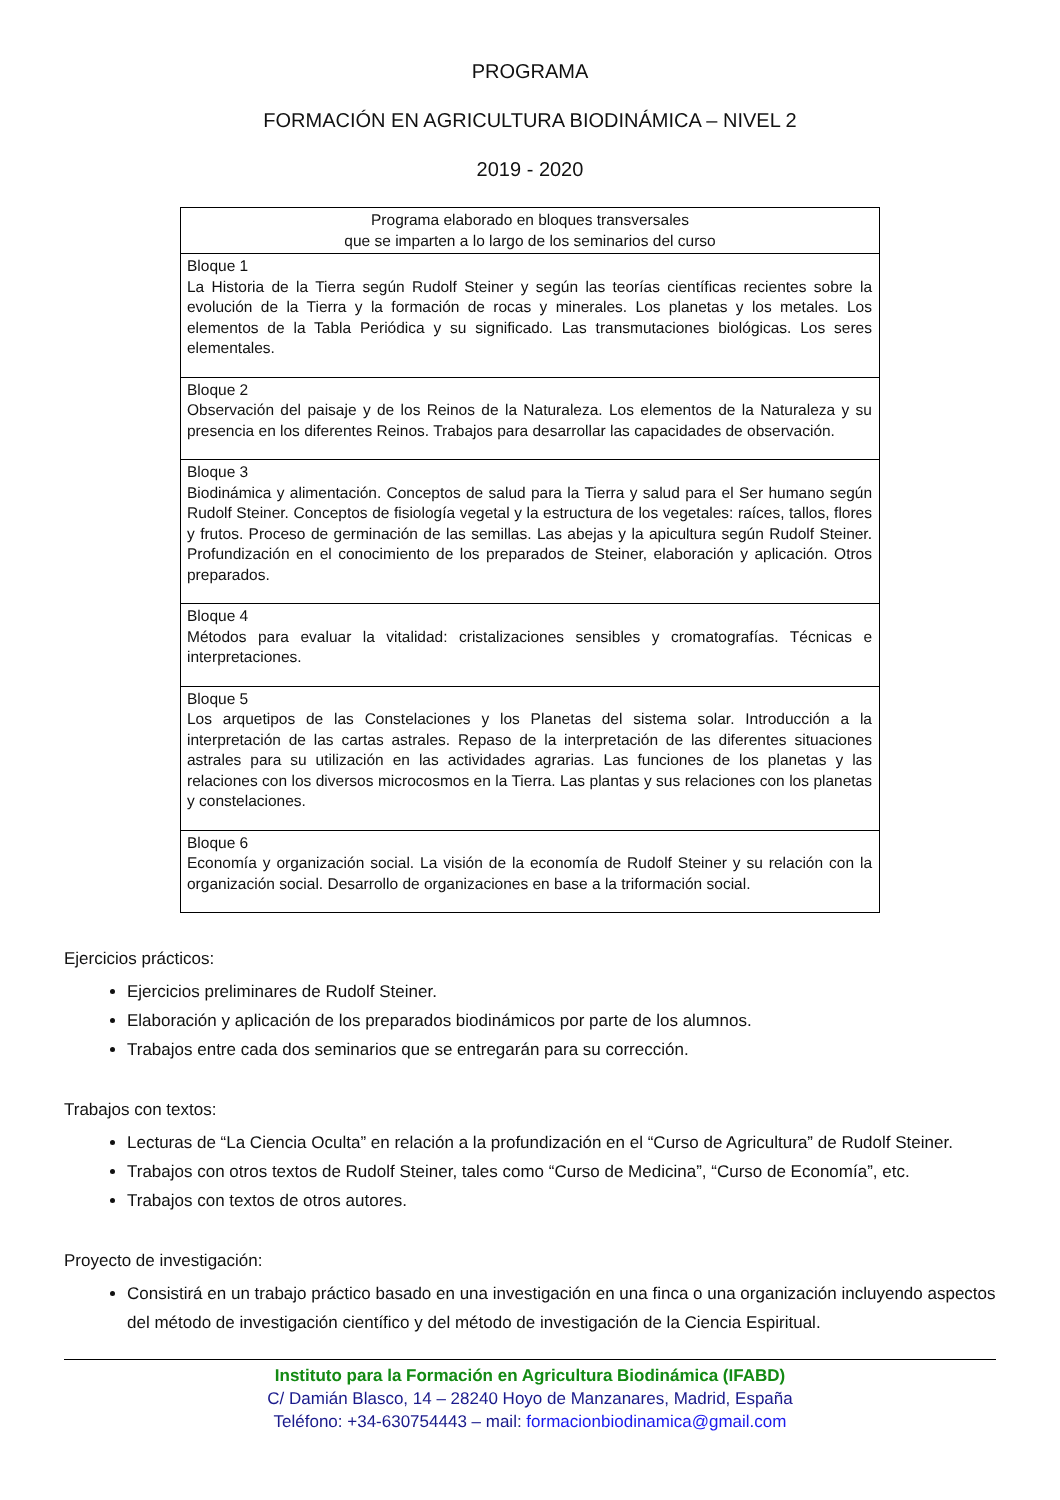PROGRAMA
FORMACIÓN EN AGRICULTURA BIODINÁMICA – NIVEL 2
2019 - 2020
| Programa elaborado en bloques transversales que se imparten a lo largo de los seminarios del curso |
| Bloque 1 La Historia de la Tierra según Rudolf Steiner y según las teorías científicas recientes sobre la evolución de la Tierra y la formación de rocas y minerales. Los planetas y los metales. Los elementos de la Tabla Periódica y su significado. Las transmutaciones biológicas. Los seres elementales. |
| Bloque 2 Observación del paisaje y de los Reinos de la Naturaleza. Los elementos de la Naturaleza y su presencia en los diferentes Reinos. Trabajos para desarrollar las capacidades de observación. |
| Bloque 3 Biodinámica y alimentación. Conceptos de salud para la Tierra y salud para el Ser humano según Rudolf Steiner. Conceptos de fisiología vegetal y la estructura de los vegetales: raíces, tallos, flores y frutos. Proceso de germinación de las semillas. Las abejas y la apicultura según Rudolf Steiner. Profundización en el conocimiento de los preparados de Steiner, elaboración y aplicación. Otros preparados. |
| Bloque 4 Métodos para evaluar la vitalidad: cristalizaciones sensibles y cromatografías. Técnicas e interpretaciones. |
| Bloque 5 Los arquetipos de las Constelaciones y los Planetas del sistema solar. Introducción a la interpretación de las cartas astrales. Repaso de la interpretación de las diferentes situaciones astrales para su utilización en las actividades agrarias. Las funciones de los planetas y las relaciones con los diversos microcosmos en la Tierra. Las plantas y sus relaciones con los planetas y constelaciones. |
| Bloque 6 Economía y organización social. La visión de la economía de Rudolf Steiner y su relación con la organización social. Desarrollo de organizaciones en base a la triformación social. |
Ejercicios prácticos:
Ejercicios preliminares de Rudolf Steiner.
Elaboración y aplicación de los preparados biodinámicos por parte de los alumnos.
Trabajos entre cada dos seminarios que se entregarán para su corrección.
Trabajos con textos:
Lecturas de “La Ciencia Oculta” en relación a la profundización en el “Curso de Agricultura” de Rudolf Steiner.
Trabajos con otros textos de Rudolf Steiner, tales como “Curso de Medicina”, “Curso de Economía”, etc.
Trabajos con textos de otros autores.
Proyecto de investigación:
Consistirá en un trabajo práctico basado en una investigación en una finca o una organización incluyendo aspectos del método de investigación científico y del método de investigación de la Ciencia Espiritual.
Instituto para la Formación en Agricultura Biodinámica (IFABD)
C/ Damián Blasco, 14 – 28240 Hoyo de Manzanares, Madrid, España
Teléfono: +34-630754443 – mail: formacionbiodinamica@gmail.com